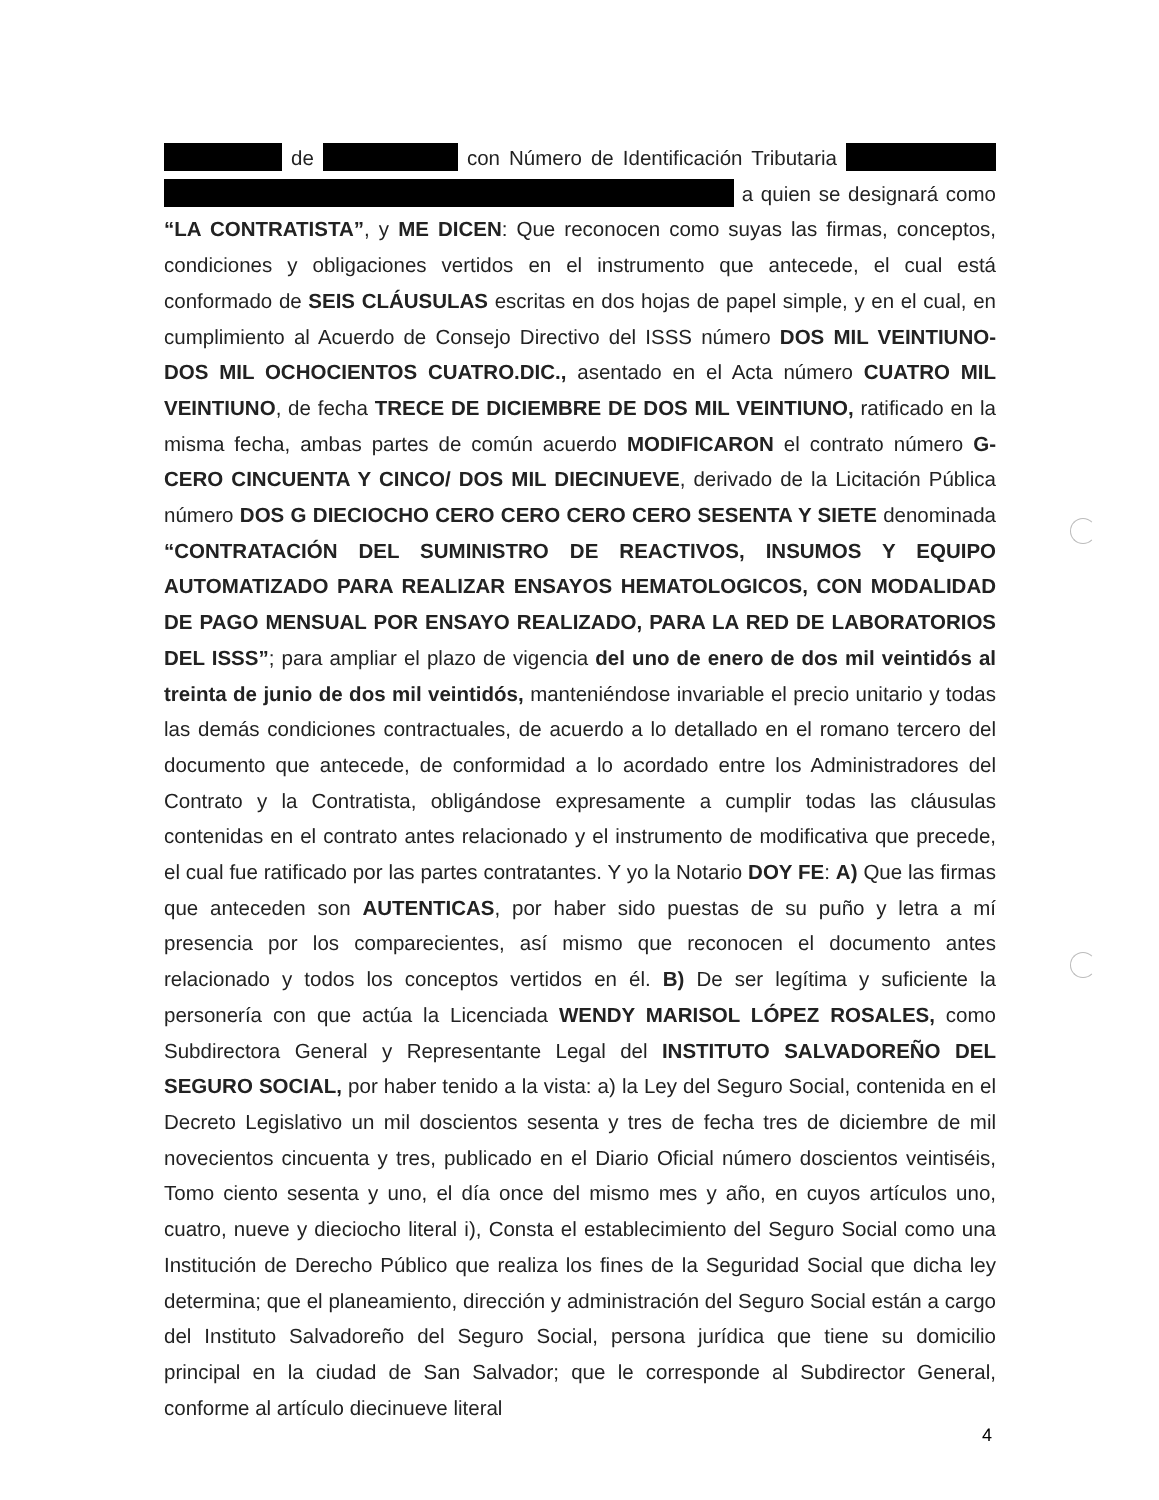de con Número de Identificación Tributaria a quien se designará como “LA CONTRATISTA”, y ME DICEN: Que reconocen como suyas las firmas, conceptos, condiciones y obligaciones vertidos en el instrumento que antecede, el cual está conformado de SEIS CLÁUSULAS escritas en dos hojas de papel simple, y en el cual, en cumplimiento al Acuerdo de Consejo Directivo del ISSS número DOS MIL VEINTIUNO-DOS MIL OCHOCIENTOS CUATRO.DIC., asentado en el Acta número CUATRO MIL VEINTIUNO, de fecha TRECE DE DICIEMBRE DE DOS MIL VEINTIUNO, ratificado en la misma fecha, ambas partes de común acuerdo MODIFICARON el contrato número G-CERO CINCUENTA Y CINCO/ DOS MIL DIECINUEVE, derivado de la Licitación Pública número DOS G DIECIOCHO CERO CERO CERO CERO SESENTA Y SIETE denominada “CONTRATACIÓN DEL SUMINISTRO DE REACTIVOS, INSUMOS Y EQUIPO AUTOMATIZADO PARA REALIZAR ENSAYOS HEMATOLOGICOS, CON MODALIDAD DE PAGO MENSUAL POR ENSAYO REALIZADO, PARA LA RED DE LABORATORIOS DEL ISSS”; para ampliar el plazo de vigencia del uno de enero de dos mil veintidós al treinta de junio de dos mil veintidós, manteniéndose invariable el precio unitario y todas las demás condiciones contractuales, de acuerdo a lo detallado en el romano tercero del documento que antecede, de conformidad a lo acordado entre los Administradores del Contrato y la Contratista, obligándose expresamente a cumplir todas las cláusulas contenidas en el contrato antes relacionado y el instrumento de modificativa que precede, el cual fue ratificado por las partes contratantes. Y yo la Notario DOY FE: A) Que las firmas que anteceden son AUTENTICAS, por haber sido puestas de su puño y letra a mí presencia por los comparecientes, así mismo que reconocen el documento antes relacionado y todos los conceptos vertidos en él. B) De ser legítima y suficiente la personería con que actúa la Licenciada WENDY MARISOL LÓPEZ ROSALES, como Subdirectora General y Representante Legal del INSTITUTO SALVADOREÑO DEL SEGURO SOCIAL, por haber tenido a la vista: a) la Ley del Seguro Social, contenida en el Decreto Legislativo un mil doscientos sesenta y tres de fecha tres de diciembre de mil novecientos cincuenta y tres, publicado en el Diario Oficial número doscientos veintiséis, Tomo ciento sesenta y uno, el día once del mismo mes y año, en cuyos artículos uno, cuatro, nueve y dieciocho literal i), Consta el establecimiento del Seguro Social como una Institución de Derecho Público que realiza los fines de la Seguridad Social que dicha ley determina; que el planeamiento, dirección y administración del Seguro Social están a cargo del Instituto Salvadoreño del Seguro Social, persona jurídica que tiene su domicilio principal en la ciudad de San Salvador; que le corresponde al Subdirector General, conforme al artículo diecinueve literal
4